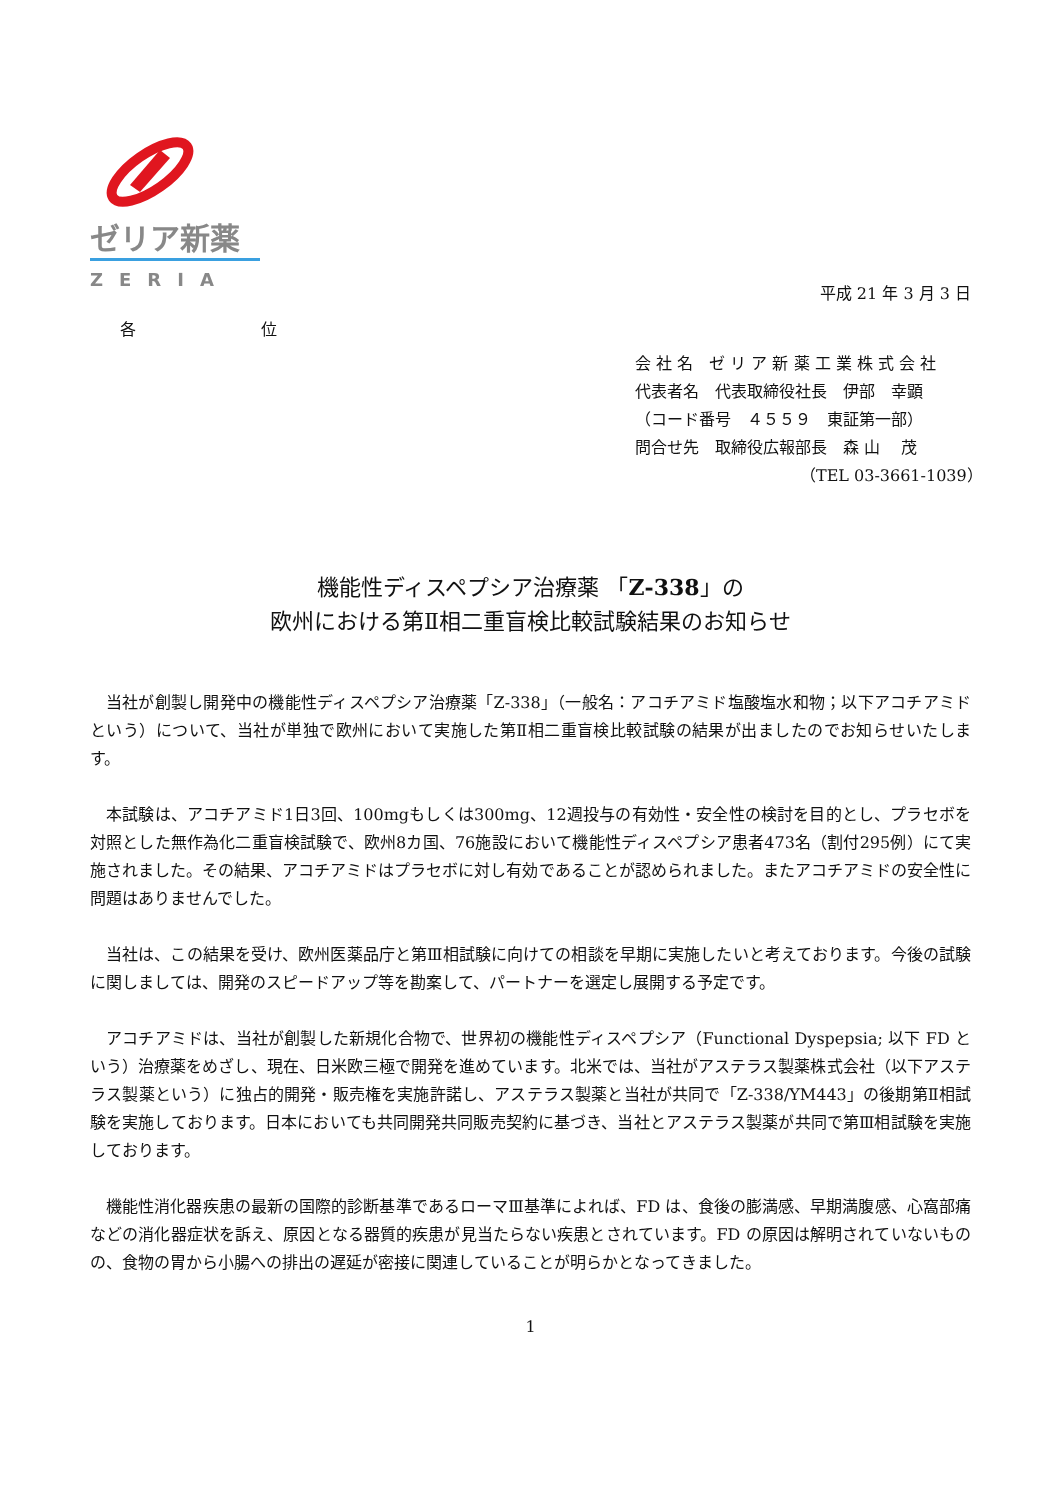ゼリア新薬
ZERIA
平成 21 年 3 月 3 日
各 位
会 社 名　ゼ リ ア 新 薬 工 業 株 式 会 社
代表者名　代表取締役社長　伊部　幸顕
（コード番号　４５５９　東証第一部）
問合せ先　取締役広報部長　森 山　 茂
（TEL 03-3661-1039）
機能性ディスペプシア治療薬 「Z-338」の
欧州における第Ⅱ相二重盲検比較試験結果のお知らせ
当社が創製し開発中の機能性ディスペプシア治療薬「Z-338」（一般名：アコチアミド塩酸塩水和物；以下アコチアミドという）について、当社が単独で欧州において実施した第Ⅱ相二重盲検比較試験の結果が出ましたのでお知らせいたします。
本試験は、アコチアミド1日3回、100mgもしくは300mg、12週投与の有効性・安全性の検討を目的とし、プラセボを対照とした無作為化二重盲検試験で、欧州8カ国、76施設において機能性ディスペプシア患者473名（割付295例）にて実施されました。その結果、アコチアミドはプラセボに対し有効であることが認められました。またアコチアミドの安全性に問題はありませんでした。
当社は、この結果を受け、欧州医薬品庁と第Ⅲ相試験に向けての相談を早期に実施したいと考えております。今後の試験に関しましては、開発のスピードアップ等を勘案して、パートナーを選定し展開する予定です。
アコチアミドは、当社が創製した新規化合物で、世界初の機能性ディスペプシア（Functional Dyspepsia; 以下 FD という）治療薬をめざし、現在、日米欧三極で開発を進めています。北米では、当社がアステラス製薬株式会社（以下アステラス製薬という）に独占的開発・販売権を実施許諾し、アステラス製薬と当社が共同で「Z-338/YM443」の後期第Ⅱ相試験を実施しております。日本においても共同開発共同販売契約に基づき、当社とアステラス製薬が共同で第Ⅲ相試験を実施しております。
機能性消化器疾患の最新の国際的診断基準であるローマⅢ基準によれば、FD は、食後の膨満感、早期満腹感、心窩部痛などの消化器症状を訴え、原因となる器質的疾患が見当たらない疾患とされています。FD の原因は解明されていないものの、食物の胃から小腸への排出の遅延が密接に関連していることが明らかとなってきました。
1